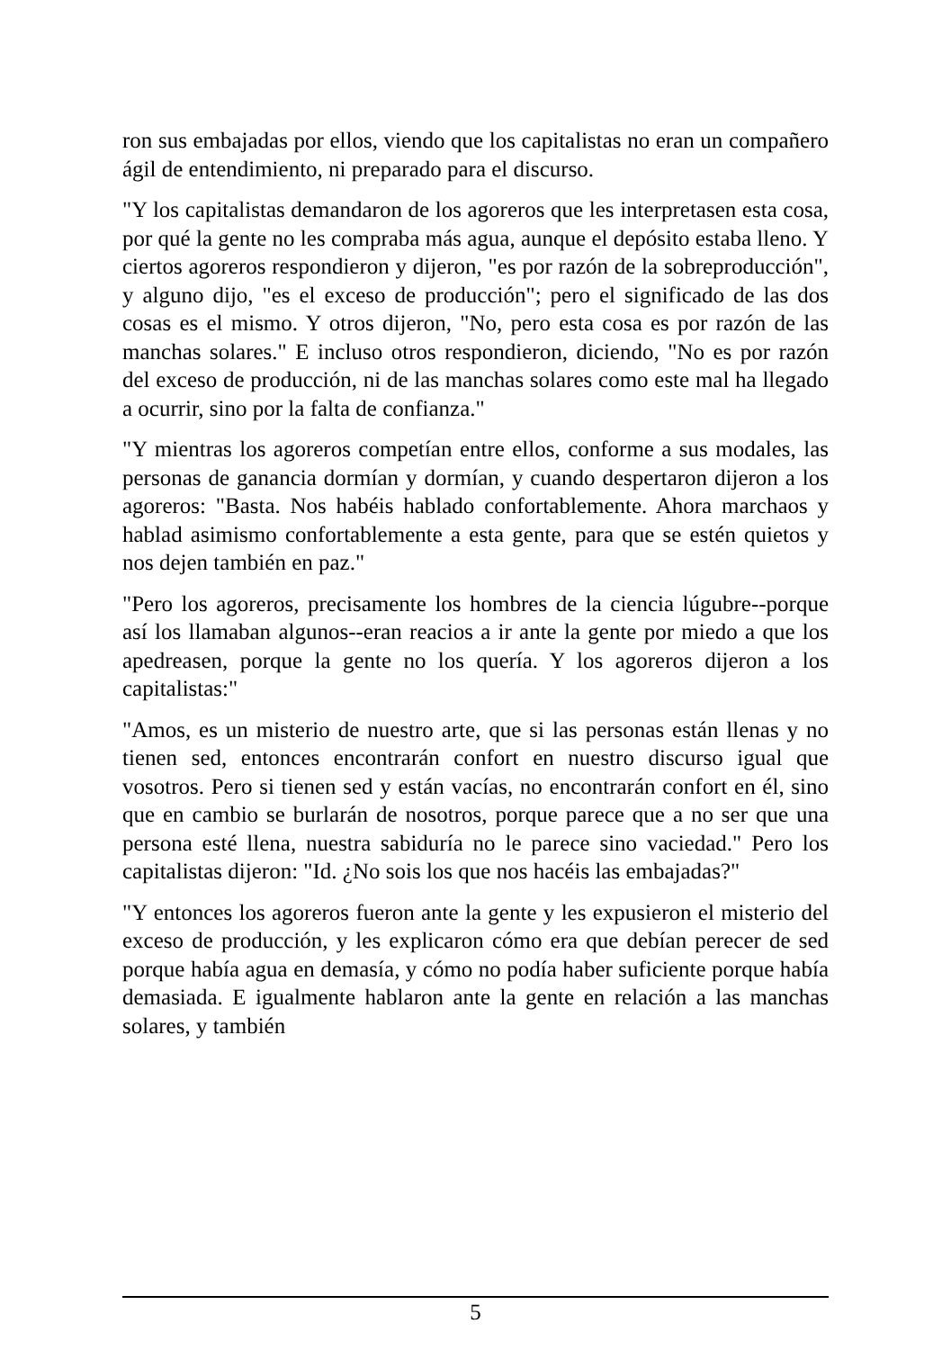ron sus embajadas por ellos, viendo que los capitalistas no eran un compañero ágil de entendimiento, ni preparado para el discurso.
"Y los capitalistas demandaron de los agoreros que les interpretasen esta cosa, por qué la gente no les compraba más agua, aunque el depósito estaba lleno. Y ciertos agoreros respondieron y dijeron, "es por razón de la sobreproducción", y alguno dijo, "es el exceso de producción"; pero el significado de las dos cosas es el mismo. Y otros dijeron, "No, pero esta cosa es por razón de las manchas solares." E incluso otros respondieron, diciendo, "No es por razón del exceso de producción, ni de las manchas solares como este mal ha llegado a ocurrir, sino por la falta de confianza."
"Y mientras los agoreros competían entre ellos, conforme a sus modales, las personas de ganancia dormían y dormían, y cuando despertaron dijeron a los agoreros: "Basta. Nos habéis hablado confortablemente. Ahora marchaos y hablad asimismo confortablemente a esta gente, para que se estén quietos y nos dejen también en paz."
"Pero los agoreros, precisamente los hombres de la ciencia lúgubre--porque así los llamaban algunos--eran reacios a ir ante la gente por miedo a que los apedreasen, porque la gente no los quería. Y los agoreros dijeron a los capitalistas:"
"Amos, es un misterio de nuestro arte, que si las personas están llenas y no tienen sed, entonces encontrarán confort en nuestro discurso igual que vosotros. Pero si tienen sed y están vacías, no encontrarán confort en él, sino que en cambio se burlarán de nosotros, porque parece que a no ser que una persona esté llena, nuestra sabiduría no le parece sino vaciedad." Pero los capitalistas dijeron: "Id. ¿No sois los que nos hacéis las embajadas?"
"Y entonces los agoreros fueron ante la gente y les expusieron el misterio del exceso de producción, y les explicaron cómo era que debían perecer de sed porque había agua en demasía, y cómo no podía haber suficiente porque había demasiada. E igualmente hablaron ante la gente en relación a las manchas solares, y también
5